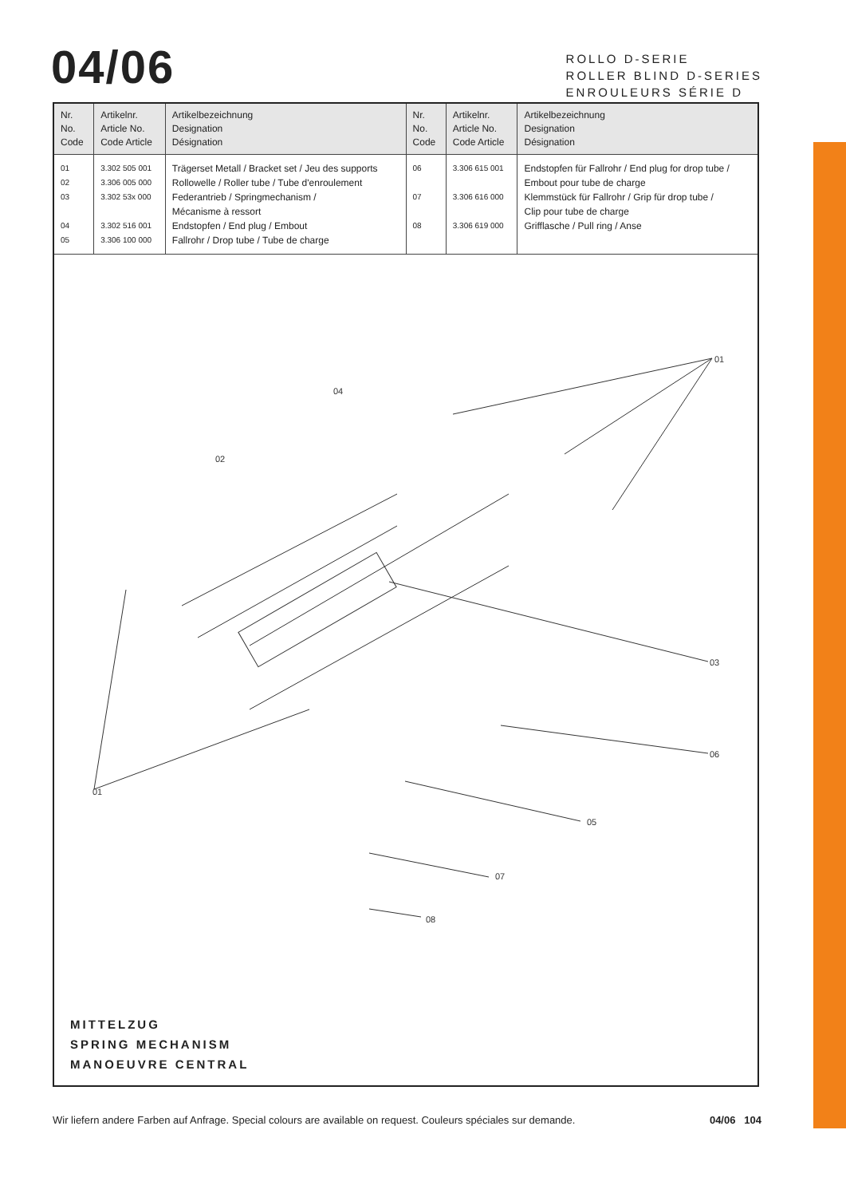04/06
ROLLO D-SERIE
ROLLER BLIND D-SERIES
ENROULEURS SÉRIE D
| Nr. No. Code | Artikelnr. Article No. Code Article | Artikelbezeichnung Designation Désignation | Nr. No. Code | Artikelnr. Article No. Code Article | Artikelbezeichnung Designation Désignation |
| --- | --- | --- | --- | --- | --- |
| 01 02 03 04 05 | 3.302 505 001 3.306 005 000 3.302 53x 000 3.302 516 001 3.306 100 000 | Trägerset Metall / Bracket set / Jeu des supports Rollowelle / Roller tube / Tube d'enroulement Federantrieb / Springmechanism / Mécanisme à ressort Endstopfen / End plug / Embout Fallrohr / Drop tube / Tube de charge | 06 07 08 | 3.306 615 001 3.306 616 000 3.306 619 000 | Endstopfen für Fallrohr / End plug for drop tube / Embout pour tube de charge Klemmstück für Fallrohr / Grip für drop tube / Clip pour tube de charge Grifflasche / Pull ring / Anse |
01
04
02
03
06
05
07
08
01
MITTELZUG
SPRING MECHANISM
MANOEUVRE CENTRAL
Wir liefern andere Farben auf Anfrage. Special colours are available on request. Couleurs spéciales sur demande. 04/06 104